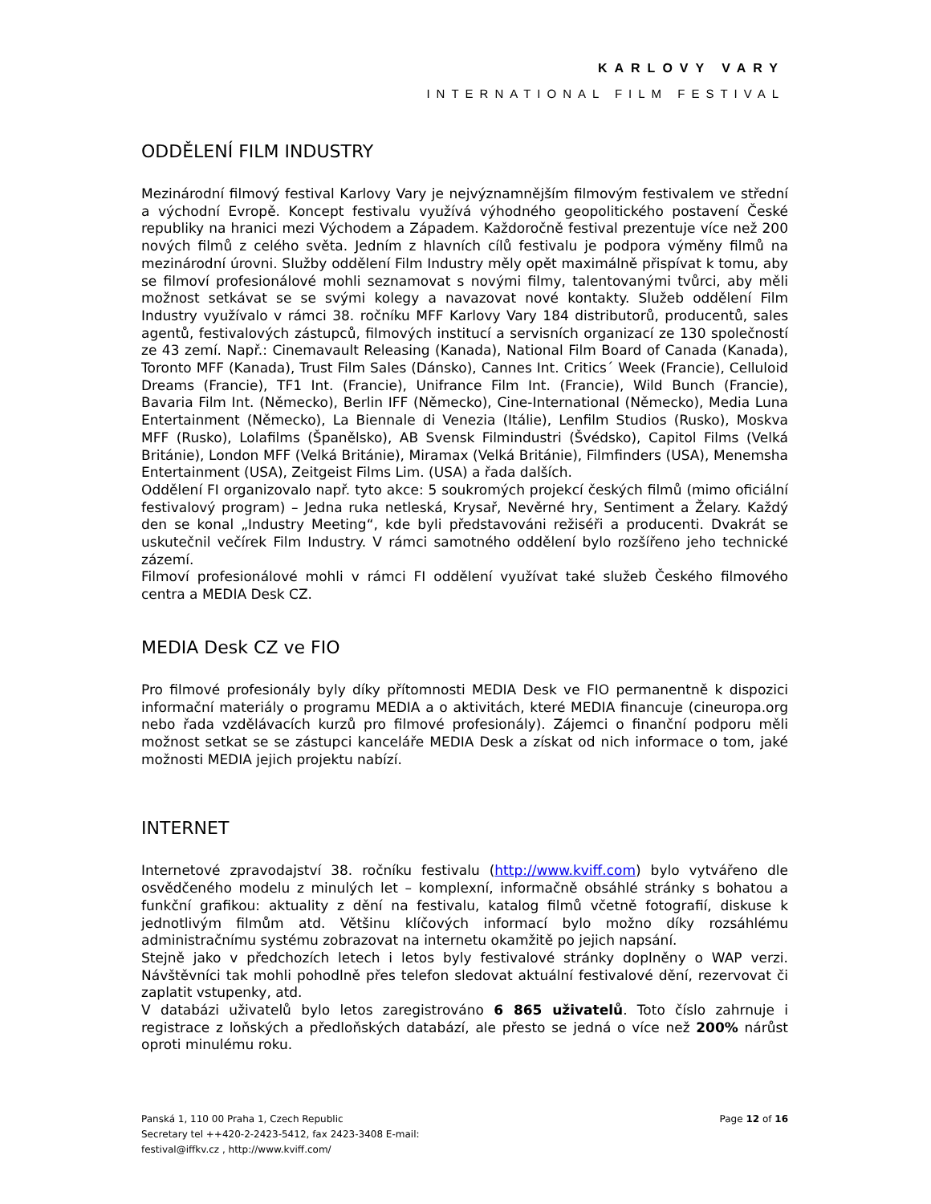KARLOVY VARY
INTERNATIONAL FILM FESTIVAL
ODDĚLENÍ FILM INDUSTRY
Mezinárodní filmový festival Karlovy Vary je nejvýznamnějším filmovým festivalem ve střední a východní Evropě. Koncept festivalu využívá výhodného geopolitického postavení České republiky na hranici mezi Východem a Západem. Každoročně festival prezentuje více než 200 nových filmů z celého světa. Jedním z hlavních cílů festivalu je podpora výměny filmů na mezinárodní úrovni. Služby oddělení Film Industry měly opět maximálně přispívat k tomu, aby se filmoví profesionálové mohli seznamovat s novými filmy, talentovanými tvůrci, aby měli možnost setkávat se se svými kolegy a navazovat nové kontakty. Služeb oddělení Film Industry využívalo v rámci 38. ročníku MFF Karlovy Vary 184 distributorů, producentů, sales agentů, festivalových zástupců, filmových institucí a servisních organizací ze 130 společností ze 43 zemí. Např.: Cinemavault Releasing (Kanada), National Film Board of Canada (Kanada), Toronto MFF (Kanada), Trust Film Sales (Dánsko), Cannes Int. Critics´ Week (Francie), Celluloid Dreams (Francie), TF1 Int. (Francie), Unifrance Film Int. (Francie), Wild Bunch (Francie), Bavaria Film Int. (Německo), Berlin IFF (Německo), Cine-International (Německo), Media Luna Entertainment (Německo), La Biennale di Venezia (Itálie), Lenfilm Studios (Rusko), Moskva MFF (Rusko), Lolafilms (Španělsko), AB Svensk Filmindustri (Švédsko), Capitol Films (Velká Británie), London MFF (Velká Británie), Miramax (Velká Británie), Filmfinders (USA), Menemsha Entertainment (USA), Zeitgeist Films Lim. (USA) a řada dalších.
Oddělení FI organizovalo např. tyto akce: 5 soukromých projekcí českých filmů (mimo oficiální festivalový program) – Jedna ruka netleská, Krysař, Nevěrné hry, Sentiment a Želary. Každý den se konal „Industry Meeting“, kde byli představováni režiséři a producenti. Dvakrát se uskutečnil večírek Film Industry. V rámci samotného oddělení bylo rozšířeno jeho technické zázemí.
Filmoví profesionálové mohli v rámci FI oddělení využívat také služeb Českého filmového centra a MEDIA Desk CZ.
MEDIA Desk CZ ve FIO
Pro filmové profesionály byly díky přítomnosti MEDIA Desk ve FIO permanentně k dispozici informační materiály o programu MEDIA a o aktivitách, které MEDIA financuje (cineuropa.org nebo řada vzdělávacích kurzů pro filmové profesionály). Zájemci o finanční podporu měli možnost setkat se se zástupci kanceláře MEDIA Desk a získat od nich informace o tom, jaké možnosti MEDIA jejich projektu nabízí.
INTERNET
Internetové zpravodajství 38. ročníku festivalu (http://www.kviff.com) bylo vytvářeno dle osvědčeného modelu z minulých let – komplexní, informačně obsáhlé stránky s bohatou a funkční grafikou: aktuality z dění na festivalu, katalog filmů včetně fotografií, diskuse k jednotlivým filmům atd. Většinu klíčových informací bylo možno díky rozsáhlému administračnímu systému zobrazovat na internetu okamžitě po jejich napsání.
Stejně jako v předchozích letech i letos byly festivalové stránky doplněny o WAP verzi. Návštěvníci tak mohli pohodlně přes telefon sledovat aktuální festivalové dění, rezervovat či zaplatit vstupenky, atd.
V databázi uživatelů bylo letos zaregistrováno 6 865 uživatelů. Toto číslo zahrnuje i registrace z loňských a předloňských databází, ale přesto se jedná o více než 200% nárůst oproti minulému roku.
Panská 1, 110 00 Praha 1, Czech Republic
Secretary tel ++420-2-2423-5412, fax 2423-3408 E-mail:
festival@iffkv.cz , http://www.kviff.com/
Page 12 of 16